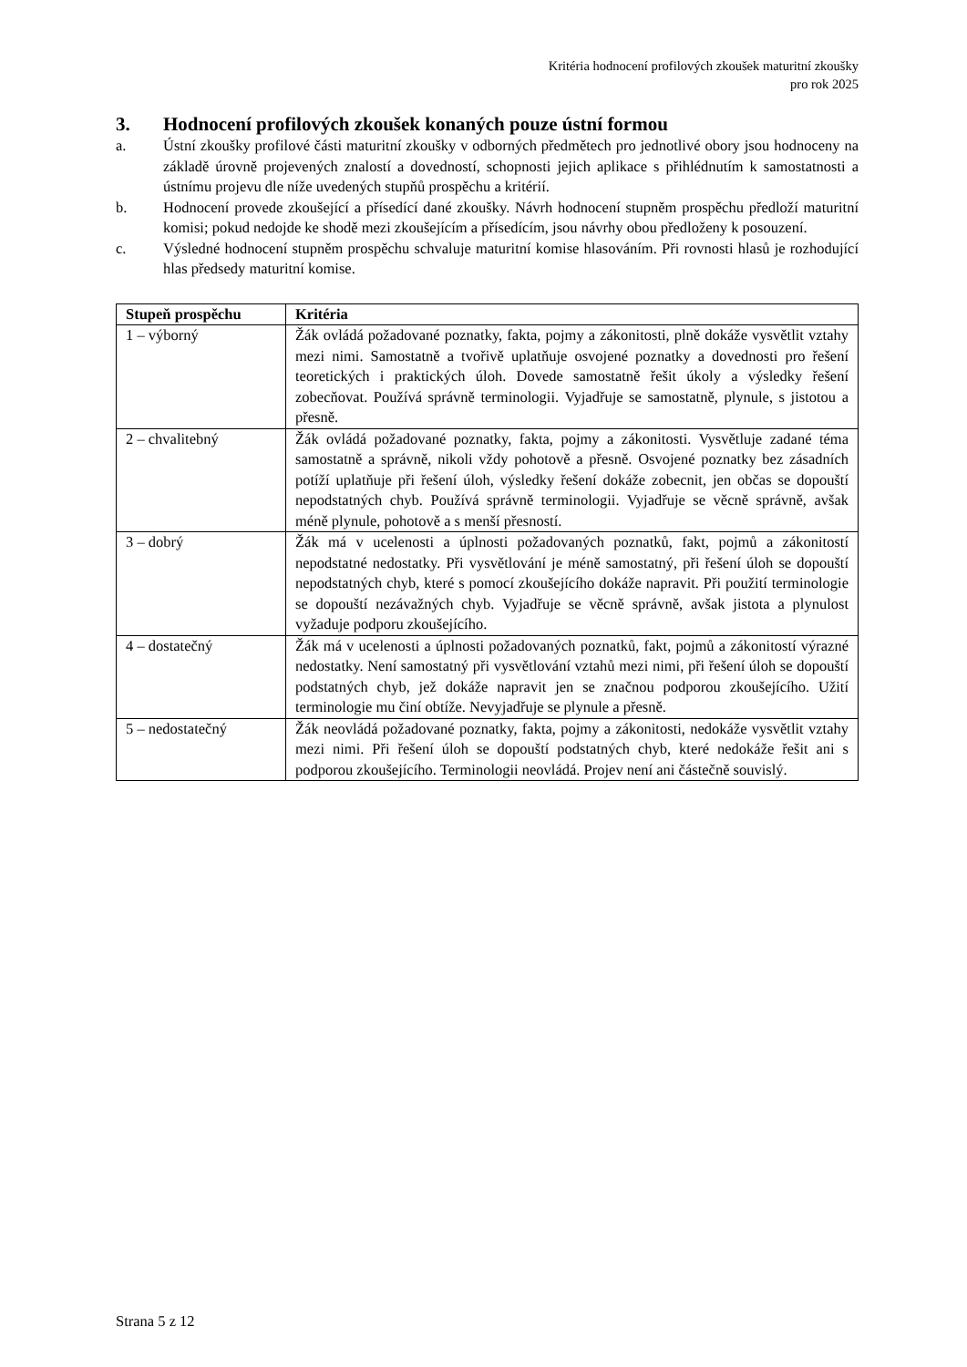Kritéria hodnocení profilových zkoušek maturitní zkoušky
pro rok 2025
3. Hodnocení profilových zkoušek konaných pouze ústní formou
a. Ústní zkoušky profilové části maturitní zkoušky v odborných předmětech pro jednotlivé obory jsou hodnoceny na základě úrovně projevených znalostí a dovedností, schopnosti jejich aplikace s přihlédnutím k samostatnosti a ústnímu projevu dle níže uvedených stupňů prospěchu a kritérií.
b. Hodnocení provede zkoušející a přísedící dané zkoušky. Návrh hodnocení stupněm prospěchu předloží maturitní komisi; pokud nedojde ke shodě mezi zkoušejícím a přísedícím, jsou návrhy obou předloženy k posouzení.
c. Výsledné hodnocení stupněm prospěchu schvaluje maturitní komise hlasováním. Při rovnosti hlasů je rozhodující hlas předsedy maturitní komise.
| Stupeň prospěchu | Kritéria |
| --- | --- |
| 1 – výborný | Žák ovládá požadované poznatky, fakta, pojmy a zákonitosti, plně dokáže vysvětlit vztahy mezi nimi. Samostatně a tvořivě uplatňuje osvojené poznatky a dovednosti pro řešení teoretických i praktických úloh. Dovede samostatně řešit úkoly a výsledky řešení zobecňovat. Používá správně terminologii. Vyjadřuje se samostatně, plynule, s jistotou a přesně. |
| 2 – chvalitebný | Žák ovládá požadované poznatky, fakta, pojmy a zákonitosti. Vysvětluje zadané téma samostatně a správně, nikoli vždy pohotově a přesně. Osvojené poznatky bez zásadních potíží uplatňuje při řešení úloh, výsledky řešení dokáže zobecnit, jen občas se dopouští nepodstatných chyb. Používá správně terminologii. Vyjadřuje se věcně správně, avšak méně plynule, pohotově a s menší přesností. |
| 3 – dobrý | Žák má v ucelenosti a úplnosti požadovaných poznatků, fakt, pojmů a zákonitostí nepodstatné nedostatky. Při vysvětlování je méně samostatný, při řešení úloh se dopouští nepodstatných chyb, které s pomocí zkoušejícího dokáže napravit. Při použití terminologie se dopouští nezávažných chyb. Vyjadřuje se věcně správně, avšak jistota a plynulost vyžaduje podporu zkoušejícího. |
| 4 – dostatečný | Žák má v ucelenosti a úplnosti požadovaných poznatků, fakt, pojmů a zákonitostí výrazné nedostatky. Není samostatný při vysvětlování vztahů mezi nimi, při řešení úloh se dopouští podstatných chyb, jež dokáže napravit jen se značnou podporou zkoušejícího. Užití terminologie mu činí obtíže. Nevyjadřuje se plynule a přesně. |
| 5 – nedostatečný | Žák neovládá požadované poznatky, fakta, pojmy a zákonitosti, nedokáže vysvětlit vztahy mezi nimi. Při řešení úloh se dopouští podstatných chyb, které nedokáže řešit ani s podporou zkoušejícího. Terminologii neovládá. Projev není ani částečně souvislý. |
Strana 5 z 12